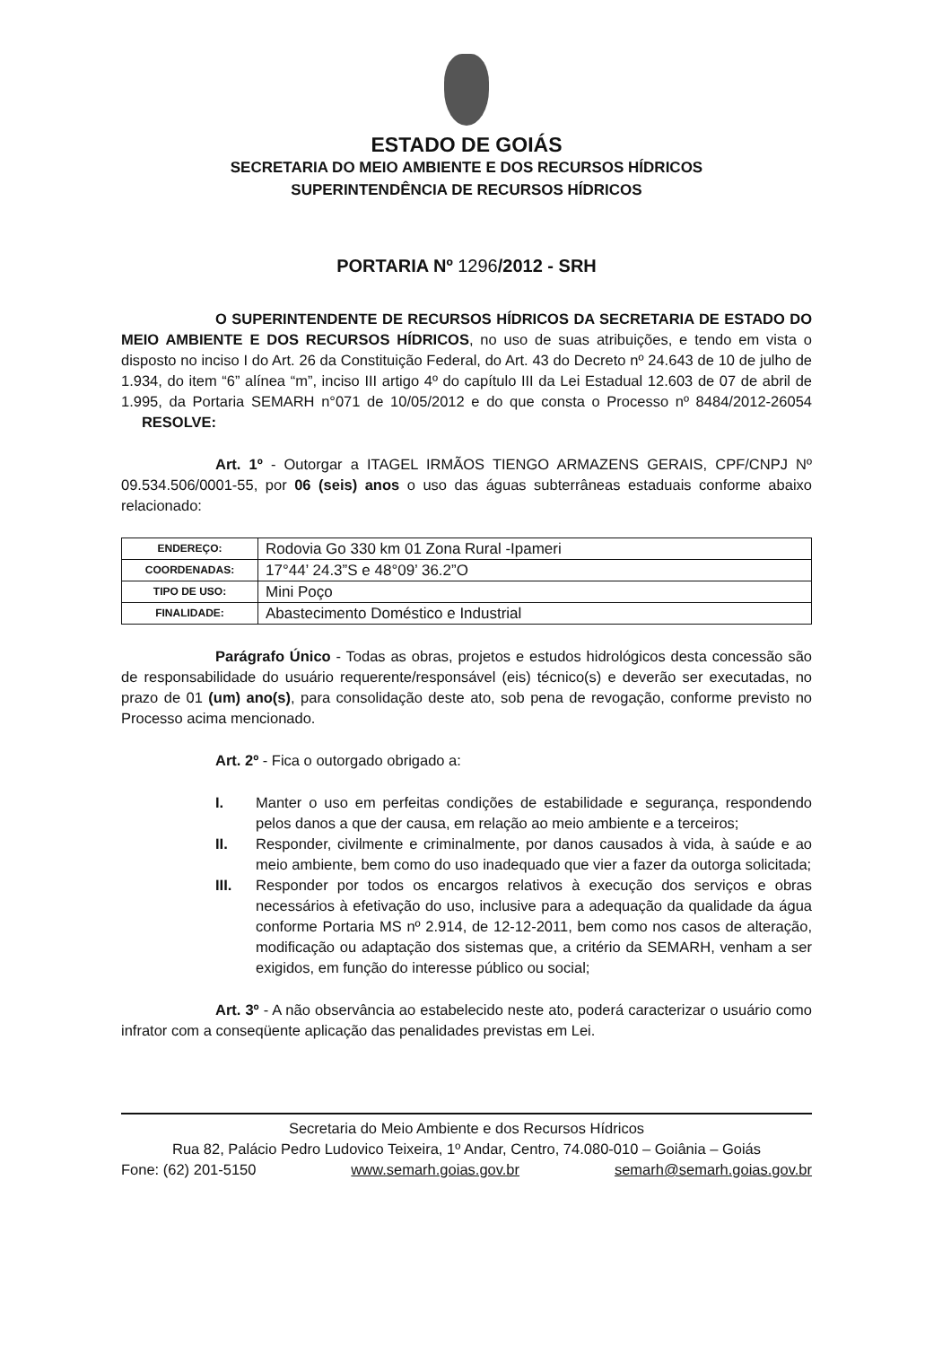ESTADO DE GOIÁS
SECRETARIA DO MEIO AMBIENTE E DOS RECURSOS HÍDRICOS
SUPERINTENDÊNCIA DE RECURSOS HÍDRICOS
PORTARIA Nº 1296/2012 - SRH
O SUPERINTENDENTE DE RECURSOS HÍDRICOS DA SECRETARIA DE ESTADO DO MEIO AMBIENTE E DOS RECURSOS HÍDRICOS, no uso de suas atribuições, e tendo em vista o disposto no inciso I do Art. 26 da Constituição Federal, do Art. 43 do Decreto nº 24.643 de 10 de julho de 1.934, do item “6” alínea “m”, inciso III artigo 4º do capítulo III da Lei Estadual 12.603 de 07 de abril de 1.995, da Portaria SEMARH n°071 de 10/05/2012 e do que consta o Processo nº 8484/2012-26054 RESOLVE:
Art. 1º - Outorgar a ITAGEL IRMÃOS TIENGO ARMAZENS GERAIS, CPF/CNPJ Nº 09.534.506/0001-55, por 06 (seis) anos o uso das águas subterrâneas estaduais conforme abaixo relacionado:
| ENDEREÇO: | Rodovia Go 330 km 01 Zona Rural -Ipameri |
| COORDENADAS: | 17°44’ 24.3”S e 48°09’ 36.2”O |
| TIPO DE USO: | Mini Poço |
| FINALIDADE: | Abastecimento Doméstico e Industrial |
Parágrafo Único - Todas as obras, projetos e estudos hidrológicos desta concessão são de responsabilidade do usuário requerente/responsável (eis) técnico(s) e deverão ser executadas, no prazo de 01 (um) ano(s), para consolidação deste ato, sob pena de revogação, conforme previsto no Processo acima mencionado.
Art. 2º - Fica o outorgado obrigado a:
I. Manter o uso em perfeitas condições de estabilidade e segurança, respondendo pelos danos a que der causa, em relação ao meio ambiente e a terceiros;
II. Responder, civilmente e criminalmente, por danos causados à vida, à saúde e ao meio ambiente, bem como do uso inadequado que vier a fazer da outorga solicitada;
III. Responder por todos os encargos relativos à execução dos serviços e obras necessários à efetivação do uso, inclusive para a adequação da qualidade da água conforme Portaria MS nº 2.914, de 12-12-2011, bem como nos casos de alteração, modificação ou adaptação dos sistemas que, a critério da SEMARH, venham a ser exigidos, em função do interesse público ou social;
Art. 3º - A não observância ao estabelecido neste ato, poderá caracterizar o usuário como infrator com a conseqüente aplicação das penalidades previstas em Lei.
Secretaria do Meio Ambiente e dos Recursos Hídricos
Rua 82, Palácio Pedro Ludovico Teixeira, 1º Andar, Centro, 74.080-010 – Goiânia – Goiás
Fone: (62) 201-5150 www.semarh.goias.gov.br semarh@semarh.goias.gov.br